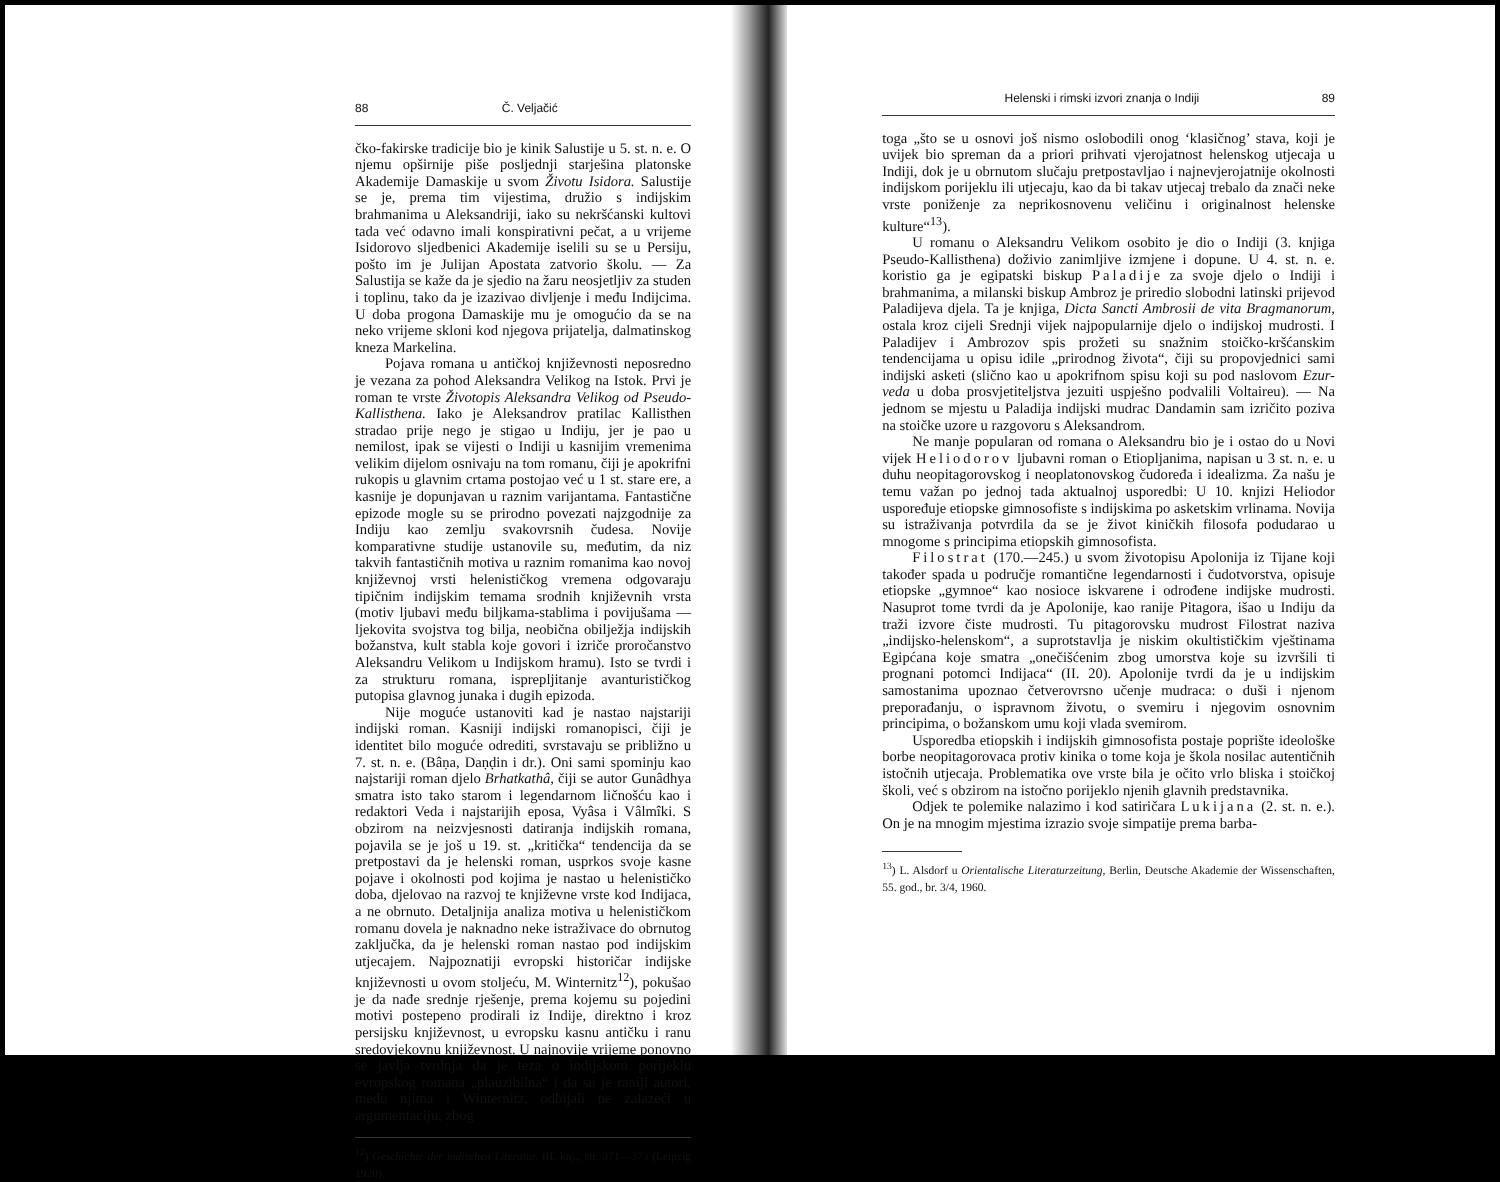88 Č. Veljačić
čko-fakirske tradicije bio je kinik Salustije u 5. st. n. e. O njemu opširnije piše posljednji starješina platonske Akademije Damaskije u svom Životu Isidora. Salustije se je, prema tim vijestima, družio s indijskim brahmanima u Aleksandriji, iako su nekršćanski kultovi tada već odavno imali konspirativni pečat, a u vrijeme Isidorovo sljedbenici Akademije iselili su se u Persiju, pošto im je Julijan Apostata zatvorio školu. — Za Salustija se kaže da je sjedio na žaru neosjetljiv za studen i toplinu, tako da je izazivao divljenje i među Indijcima. U doba progona Damaskije mu je omogućio da se na neko vrijeme skloni kod njegova prijatelja, dalmatinskog kneza Markelina.
Pojava romana u antičkoj književnosti neposredno je vezana za pohod Aleksandra Velikog na Istok. Prvi je roman te vrste Životopis Aleksandra Velikog od Pseudo-Kallisthena. Iako je Aleksandrov pratilac Kallisthen stradao prije nego je stigao u Indiju, jer je pao u nemilost, ipak se vijesti o Indiji u kasnijim vremenima velikim dijelom osnivaju na tom romanu, čiji je apokrifni rukopis u glavnim crtama postojao već u 1 st. stare ere, a kasnije je dopunjavan u raznim varijantama. Fantastične epizode mogle su se prirodno povezati najzgodnije za Indiju kao zemlju svakovrsnih čudesa. Novije komparativne studije ustanovile su, međutim, da niz takvih fantastičnih motiva u raznim romanima kao novoj književnoj vrsti helenističkog vremena odgovaraju tipičnim indijskim temama srodnih književnih vrsta (motiv ljubavi među biljkama-stablima i povijušama — ljekovita svojstva tog bilja, neobična obilježja indijskih božanstva, kult stabla koje govori i izriče proročanstvo Aleksandru Velikom u Indijskom hramu). Isto se tvrdi i za strukturu romana, isprepljitanje avanturističkog putopisa glavnog junaka i dugih epizoda.
Nije moguće ustanoviti kad je nastao najstariji indijski roman. Kasniji indijski romanopisci, čiji je identitet bilo moguće odrediti, svrstavaju se približno u 7. st. n. e. (Bâṇa, Daṇḍin i dr.). Oni sami spominju kao najstariji roman djelo Brhatkathâ, čiji se autor Gunâdhya smatra isto tako starom i legendarnom ličnošću kao i redaktori Veda i najstarijih eposa, Vyâsa i Vâlmîki. S obzirom na neizvjesnosti datiranja indijskih romana, pojavila se je još u 19. st. „kritička“ tendencija da se pretpostavi da je helenski roman, usprkos svoje kasne pojave i okolnosti pod kojima je nastao u helenističko doba, djelovao na razvoj te književne vrste kod Indijaca, a ne obrnuto. Detaljnija analiza motiva u helenističkom romanu dovela je naknadno neke istraživace do obrnutog zaključka, da je helenski roman nastao pod indijskim utjecajem. Najpoznatiji evropski historičar indijske književnosti u ovom stoljeću, M. Winternitz<sup>12</sup>), pokušao je da nađe srednje rješenje, prema kojemu su pojedini motivi postepeno prodirali iz Indije, direktno i kroz persijsku književnost, u evropsku kasnu antičku i ranu sredovjekovnu književnost. U najnovije vrijeme ponovno se javlja tvrdnja da je teza o indijskom porijeklu evropskog romana „plauzibilna“ i da su je raniji autori, među njima i Winternitz, odbijali ne zalazeći u argumentaciju, zbog
<sup>12</sup>) Geschichte der indischen Literatur, III. knj., str. 371—373 (Leipzig 1920).
Helenski i rimski izvori znanja o Indiji 89
toga „što se u osnovi još nismo oslobodili onog ‘klasičnog’ stava, koji je uvijek bio spreman da a priori prihvati vjerojatnost helenskog utjecaja u Indiji, dok je u obrnutom slučaju pretpostavljao i najnevjerojatnije okolnosti indijskom porijeklu ili utjecaju, kao da bi takav utjecaj trebalo da znači neke vrste poniženje za neprikosnovenu veličinu i originalnost helenske kulture“<sup>13</sup>).
U romanu o Aleksandru Velikom osobito je dio o Indiji (3. knjiga Pseudo-Kallisthena) doživio zanimljive izmjene i dopune. U 4. st. n. e. koristio ga je egipatski biskup Paladije za svoje djelo o Indiji i brahmanima, a milanski biskup Ambroz je priredio slobodni latinski prijevod Paladijeva djela. Ta je knjiga, Dicta Sancti Ambrosii de vita Bragmanorum, ostala kroz cijeli Srednji vijek najpopularnije djelo o indijskoj mudrosti. I Paladijev i Ambrozov spis prožeti su snažnim stoičko-kršćanskim tendencijama u opisu idile „prirodnog života“, čiji su propovjednici sami indijski asketi (slično kao u apokrifnom spisu koji su pod naslovom Ezur-veda u doba prosvjetiteljstva jezuiti uspješno podvalili Voltaireu). — Na jednom se mjestu u Paladija indijski mudrac Dandamin sam izričito poziva na stoičke uzore u razgovoru s Aleksandrom.
Ne manje popularan od romana o Aleksandru bio je i ostao do u Novi vijek Heliodorov ljubavni roman o Etiopljanima, napisan u 3 st. n. e. u duhu neopitagorovskog i neoplatonovskog čudoređa i idealizma. Za našu je temu važan po jednoj tada aktualnoj usporedbi: U 10. knjizi Heliodor uspoređuje etiopske gimnosofiste s indijskima po asketskim vrlinama. Novija su istraživanja potvrdila da se je život kiničkih filosofa podudarao u mnogome s principima etiopskih gimnosofista.
Filostrat (170.—245.) u svom životopisu Apolonija iz Tijane koji također spada u područje romantične legendarnosti i čudotvorstva, opisuje etiopske „gymnoe“ kao nosioce iskvarene i odrođene indijske mudrosti. Nasuprot tome tvrdi da je Apolonije, kao ranije Pitagora, išao u Indiju da traži izvore čiste mudrosti. Tu pitagorovsku mudrost Filostrat naziva „indijsko-helenskom“, a suprotstavlja je niskim okultističkim vještinama Egipćana koje smatra „onečišćenim zbog umorstva koje su izvršili ti prognani potomci Indijaca“ (II. 20). Apolonije tvrdi da je u indijskim samostanima upoznao četverovrsno učenje mudraca: o duši i njenom preporađanju, o ispravnom životu, o svemiru i njegovim osnovnim principima, o božanskom umu koji vlada svemirom.
Usporedba etiopskih i indijskih gimnosofista postaje poprište ideološke borbe neopitagorovaca protiv kinika o tome koja je škola nosilac autentičnih istočnih utjecaja. Problematika ove vrste bila je očito vrlo bliska i stoičkoj školi, već s obzirom na istočno porijeklo njenih glavnih predstavnika.
Odjek te polemike nalazimo i kod satiričara Lukijana (2. st. n. e.). On je na mnogim mjestima izrazio svoje simpatije prema barba-
<sup>13</sup>) L. Alsdorf u Orientalische Literaturzeitung, Berlin, Deutsche Akademie der Wissenschaften, 55. god., br. 3/4, 1960.